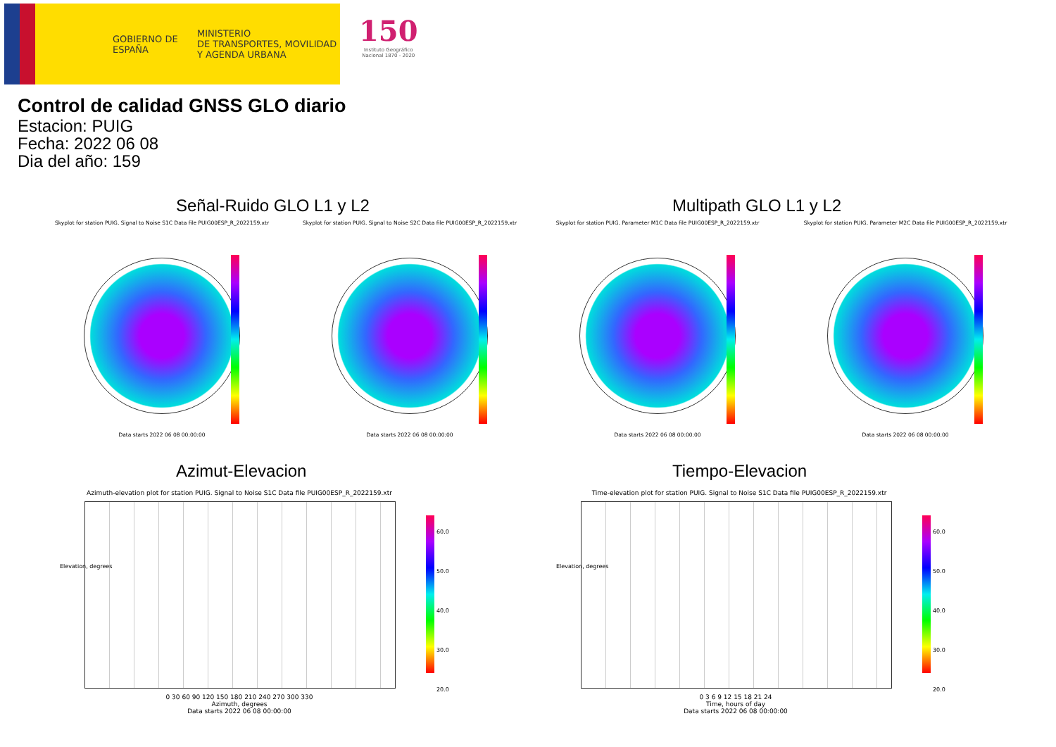GOBIERNO DE ESPAÑA
MINISTERIO
DE TRANSPORTES, MOVILIDAD
Y AGENDA URBANA
150
Instituto Geográfico
Nacional 1870 - 2020
Control de calidad GNSS GLO diario
Estacion: PUIG
Fecha: 2022 06 08
Dia del año: 159
Señal-Ruido GLO L1 y L2 Multipath GLO L1 y L2
Skyplot for station PUIG. Signal to Noise S1C Data file PUIG00ESP_R_2022159.xtr
Data starts 2022 06 08 00:00:00
Skyplot for station PUIG. Signal to Noise S2C Data file PUIG00ESP_R_2022159.xtr
Data starts 2022 06 08 00:00:00
Skyplot for station PUIG. Parameter M1C Data file PUIG00ESP_R_2022159.xtr
Data starts 2022 06 08 00:00:00
Skyplot for station PUIG. Parameter M2C Data file PUIG00ESP_R_2022159.xtr
Data starts 2022 06 08 00:00:00
Azimut-Elevacion Tiempo-Elevacion
Azimuth-elevation plot for station PUIG. Signal to Noise S1C Data file PUIG00ESP_R_2022159.xtr
0 30 60 90 120 150 180 210 240 270 300 330
Azimuth, degrees
Data starts 2022 06 08 00:00:00
Elevation, degrees
60.0
50.0
40.0
30.0
20.0
Time-elevation plot for station PUIG. Signal to Noise S1C Data file PUIG00ESP_R_2022159.xtr
0 3 6 9 12 15 18 21 24
Time, hours of day
Data starts 2022 06 08 00:00:00
Elevation, degrees
60.0
50.0
40.0
30.0
20.0